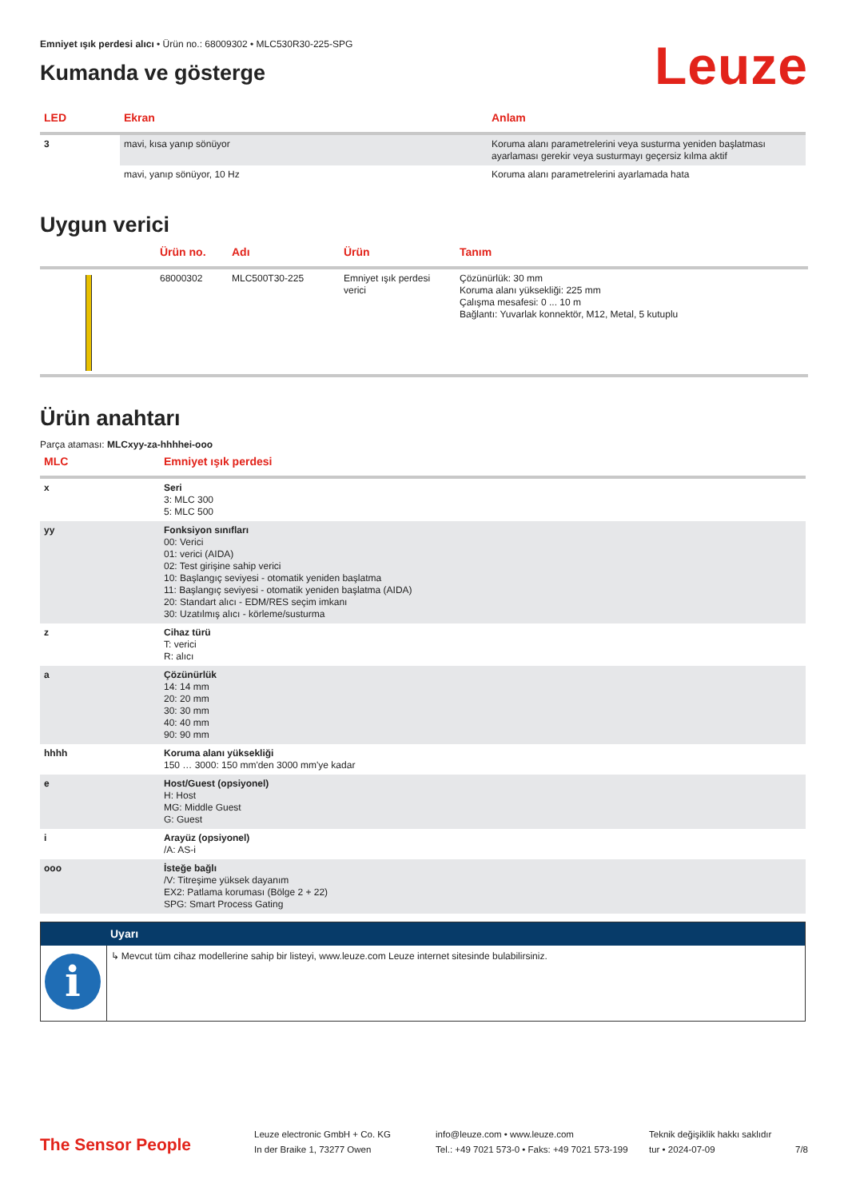Emniyet ışık perdesi alıcı • Ürün no.: 68009302 • MLC530R30-225-SPG
Kumanda ve gösterge
Leuze
| LED | Ekran | Anlam |
| --- | --- | --- |
| 3 | mavi, kısa yanıp sönüyor | Koruma alanı parametrelerini veya susturma yeniden başlatması ayarlaması gerekir veya susturmayı geçersiz kılma aktif |
| | mavi, yanıp sönüyor, 10 Hz | Koruma alanı parametrelerini ayarlamada hata |
Uygun verici
| . | Ürün no. | Adı | Ürün | Tanım |
| --- | --- | --- | --- | --- |
| | 68000302 | MLC500T30-225 | Emniyet ışık perdesi verici | Çözünürlük: 30 mm Koruma alanı yüksekliği: 225 mm Çalışma mesafesi: 0 ... 10 m Bağlantı: Yuvarlak konnektör, M12, Metal, 5 kutuplu |
Ürün anahtarı
Parça ataması: MLCxyy-za-hhhhei-ooo
| MLC | Emniyet ışık perdesi |
| --- | --- |
| x | Seri 3: MLC 300 5: MLC 500 |
| yy | Fonksiyon sınıfları 00: Verici 01: verici (AIDA) 02: Test girişine sahip verici 10: Başlangıç seviyesi - otomatik yeniden başlatma 11: Başlangıç seviyesi - otomatik yeniden başlatma (AIDA) 20: Standart alıcı - EDM/RES seçim imkanı 30: Uzatılmış alıcı - körleme/susturma |
| z | Cihaz türü T: verici R: alıcı |
| a | Çözünürlük 14: 14 mm 20: 20 mm 30: 30 mm 40: 40 mm 90: 90 mm |
| hhhh | Koruma alanı yüksekliği 150 … 3000: 150 mm'den 3000 mm'ye kadar |
| e | Host/Guest (opsiyonel) H: Host MG: Middle Guest G: Guest |
| i | Arayüz (opsiyonel) /A: AS-i |
| ooo | İsteğe bağlı /V: Titreşime yüksek dayanım EX2: Patlama koruması (Bölge 2 + 22) SPG: Smart Process Gating |
| | Uyarı |
| i | ↳ Mevcut tüm cihaz modellerine sahip bir listeyi, www.leuze.com Leuze internet sitesinde bulabilirsiniz. |
The Sensor People
Leuze electronic GmbH + Co. KG
In der Braike 1, 73277 Owen
info@leuze.com • www.leuze.com
Tel.: +49 7021 573-0 • Faks: +49 7021 573-199
Teknik değişiklik hakkı saklıdır
tur • 2024-07-09
7/8